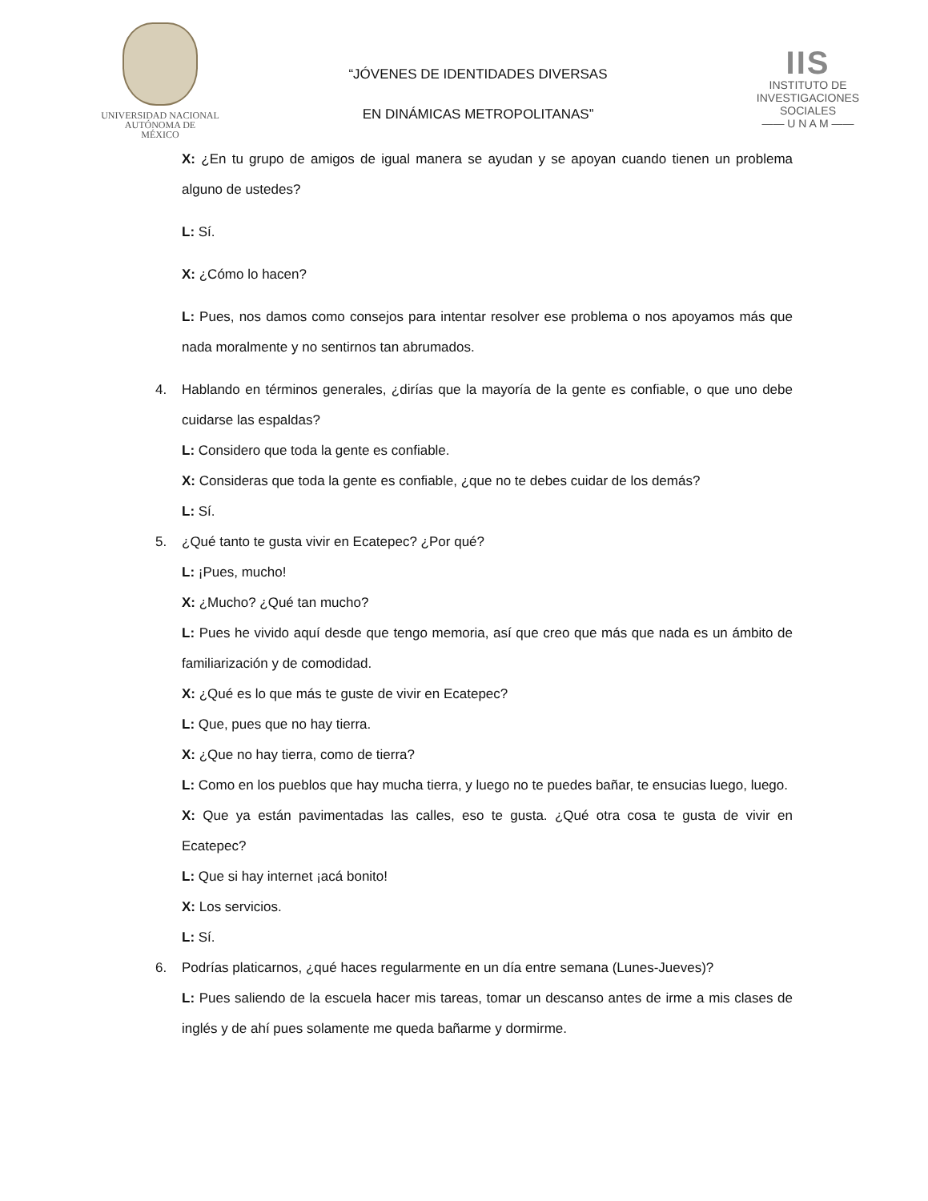UNIVERSIDAD NACIONAL
AUTÓNOMA DE
MÉXICO
“JÓVENES DE IDENTIDADES DIVERSAS
EN DINÁMICAS METROPOLITANAS”
IIS
INSTITUTO DE INVESTIGACIONES SOCIALES
—— U N A M ——
X: ¿En tu grupo de amigos de igual manera se ayudan y se apoyan cuando tienen un problema alguno de ustedes?
L: Sí.
X: ¿Cómo lo hacen?
L: Pues, nos damos como consejos para intentar resolver ese problema o nos apoyamos más que nada moralmente y no sentirnos tan abrumados.
4. Hablando en términos generales, ¿dirías que la mayoría de la gente es confiable, o que uno debe cuidarse las espaldas?
L: Considero que toda la gente es confiable.
X: Consideras que toda la gente es confiable, ¿que no te debes cuidar de los demás?
L: Sí.
5. ¿Qué tanto te gusta vivir en Ecatepec? ¿Por qué?
L: ¡Pues, mucho!
X: ¿Mucho? ¿Qué tan mucho?
L: Pues he vivido aquí desde que tengo memoria, así que creo que más que nada es un ámbito de familiarización y de comodidad.
X: ¿Qué es lo que más te guste de vivir en Ecatepec?
L: Que, pues que no hay tierra.
X: ¿Que no hay tierra, como de tierra?
L: Como en los pueblos que hay mucha tierra, y luego no te puedes bañar, te ensucias luego, luego.
X: Que ya están pavimentadas las calles, eso te gusta. ¿Qué otra cosa te gusta de vivir en Ecatepec?
L: Que si hay internet ¡acá bonito!
X: Los servicios.
L: Sí.
6. Podrías platicarnos, ¿qué haces regularmente en un día entre semana (Lunes-Jueves)?
L: Pues saliendo de la escuela hacer mis tareas, tomar un descanso antes de irme a mis clases de inglés y de ahí pues solamente me queda bañarme y dormirme.